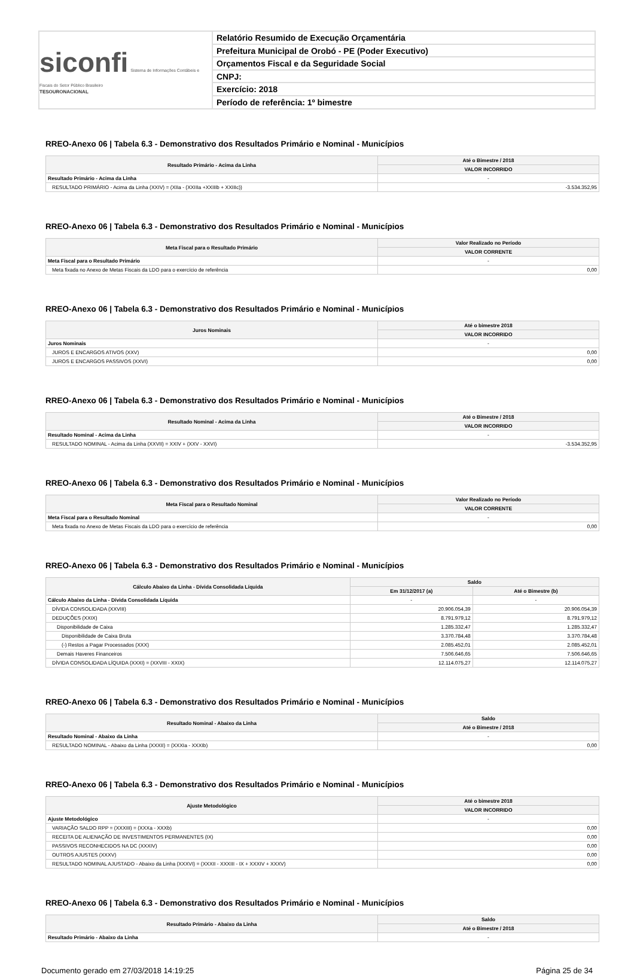siconfi Sistema de Informações Contábeis e Fiscais do Setor Público Brasileiro
TESOURONACIONAL
Relatório Resumido de Execução Orçamentária
Prefeitura Municipal de Orobó - PE (Poder Executivo)
Orçamentos Fiscal e da Seguridade Social
CNPJ:
Exercício: 2018
Período de referência: 1º bimestre
RREO-Anexo 06 | Tabela 6.3 - Demonstrativo dos Resultados Primário e Nominal - Municípios
| Resultado Primário - Acima da Linha | Até o Bimestre / 2018 |
| --- | --- |
| | VALOR INCORRIDO |
| Resultado Primário - Acima da Linha | - |
| RESULTADO PRIMÁRIO - Acima da Linha (XXIV) = (XIIa - (XXIIIa +XXIIIb + XXIIIc)) | -3.534.352,95 |
RREO-Anexo 06 | Tabela 6.3 - Demonstrativo dos Resultados Primário e Nominal - Municípios
| Meta Fiscal para o Resultado Primário | Valor Realizado no Período |
| --- | --- |
| | VALOR CORRENTE |
| Meta Fiscal para o Resultado Primário | - |
| Meta fixada no Anexo de Metas Fiscais da LDO para o exercício de referência | 0,00 |
RREO-Anexo 06 | Tabela 6.3 - Demonstrativo dos Resultados Primário e Nominal - Municípios
| Juros Nominais | Até o bimestre 2018 |
| --- | --- |
| | VALOR INCORRIDO |
| Juros Nominais | - |
| JUROS E ENCARGOS ATIVOS (XXV) | 0,00 |
| JUROS E ENCARGOS PASSIVOS (XXVI) | 0,00 |
RREO-Anexo 06 | Tabela 6.3 - Demonstrativo dos Resultados Primário e Nominal - Municípios
| Resultado Nominal - Acima da Linha | Até o Bimestre / 2018 |
| --- | --- |
| | VALOR INCORRIDO |
| Resultado Nominal - Acima da Linha | - |
| RESULTADO NOMINAL - Acima da Linha (XXVII) = XXIV + (XXV - XXVI) | -3.534.352,95 |
RREO-Anexo 06 | Tabela 6.3 - Demonstrativo dos Resultados Primário e Nominal - Municípios
| Meta Fiscal para o Resultado Nominal | Valor Realizado no Período |
| --- | --- |
| | VALOR CORRENTE |
| Meta Fiscal para o Resultado Nominal | - |
| Meta fixada no Anexo de Metas Fiscais da LDO para o exercício de referência | 0,00 |
RREO-Anexo 06 | Tabela 6.3 - Demonstrativo dos Resultados Primário e Nominal - Municípios
| Cálculo Abaixo da Linha - Dívida Consolidada Líquida | Saldo | |
| --- | --- | --- |
| | Em 31/12/2017 (a) | Até o Bimestre (b) |
| Cálculo Abaixo da Linha - Dívida Consolidada Líquida | - | - |
| DÍVIDA CONSOLIDADA (XXVIII) | 20.906.054,39 | 20.906.054,39 |
| DEDUÇÕES (XXIX) | 8.791.979,12 | 8.791.979,12 |
| Disponibilidade de Caixa | 1.285.332,47 | 1.285.332,47 |
| Disponibilidade de Caixa Bruta | 3.370.784,48 | 3.370.784,48 |
| (-) Restos a Pagar Processados (XXX) | 2.085.452,01 | 2.085.452,01 |
| Demais Haveres Financeiros | 7.506.646,65 | 7.506.646,65 |
| DÍVIDA CONSOLIDADA LÍQUIDA (XXXI) = (XXVIII - XXIX) | 12.114.075,27 | 12.114.075,27 |
RREO-Anexo 06 | Tabela 6.3 - Demonstrativo dos Resultados Primário e Nominal - Municípios
| Resultado Nominal - Abaixo da Linha | Saldo |
| --- | --- |
| | Até o Bimestre / 2018 |
| Resultado Nominal - Abaixo da Linha | - |
| RESULTADO NOMINAL - Abaixo da Linha (XXXII) = (XXXIa - XXXIb) | 0,00 |
RREO-Anexo 06 | Tabela 6.3 - Demonstrativo dos Resultados Primário e Nominal - Municípios
| Ajuste Metodológico | Até o bimestre 2018 |
| --- | --- |
| | VALOR INCORRIDO |
| Ajuste Metodológico | - |
| VARIAÇÃO SALDO RPP = (XXXIII) = (XXXa - XXXb) | 0,00 |
| RECEITA DE ALIENAÇÃO DE INVESTIMENTOS PERMANENTES (IX) | 0,00 |
| PASSIVOS RECONHECIDOS NA DC (XXXIV) | 0,00 |
| OUTROS AJUSTES (XXXV) | 0,00 |
| RESULTADO NOMINAL AJUSTADO - Abaixo da Linha (XXXVI) = (XXXII - XXXIII - IX + XXXIV + XXXV) | 0,00 |
RREO-Anexo 06 | Tabela 6.3 - Demonstrativo dos Resultados Primário e Nominal - Municípios
| Resultado Primário - Abaixo da Linha | Saldo |
| --- | --- |
| | Até o Bimestre / 2018 |
| Resultado Primário - Abaixo da Linha | - |
Documento gerado em 27/03/2018 14:19:25 Página 25 de 34